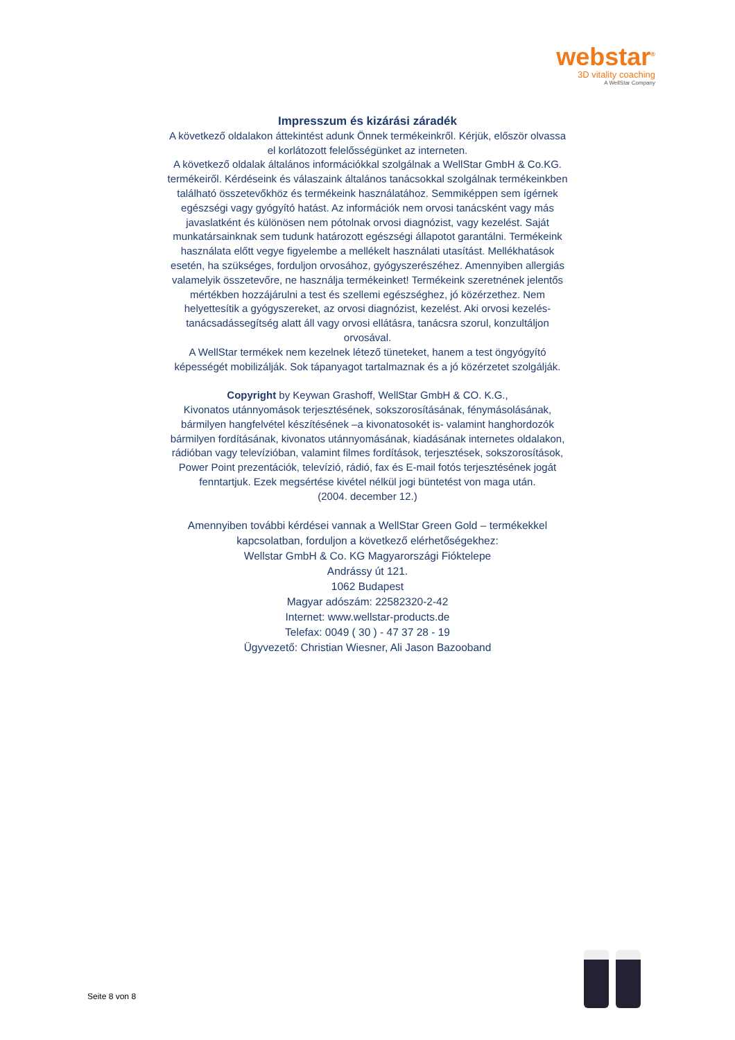webstar<sup>®</sup>
3D vitality coaching
A WellStar Company
Impresszum és kizárási záradék
A következő oldalakon áttekintést adunk Önnek termékeinkről. Kérjük, először olvassa el korlátozott felelősségünket az interneten.
A következő oldalak általános információkkal szolgálnak a WellStar GmbH & Co.KG. termékeiről. Kérdéseink és válaszaink általános tanácsokkal szolgálnak termékeinkben található összetevőkhöz és termékeink használatához. Semmiképpen sem ígérnek egészségi vagy gyógyító hatást. Az információk nem orvosi tanácsként vagy más javaslatként és különösen nem pótolnak orvosi diagnózist, vagy kezelést. Saját munkatársainknak sem tudunk határozott egészségi állapotot garantálni. Termékeink használata előtt vegye figyelembe a mellékelt használati utasítást. Mellékhatások esetén, ha szükséges, forduljon orvosához, gyógyszerészéhez. Amennyiben allergiás valamelyik összetevőre, ne használja termékeinket! Termékeink szeretnének jelentős mértékben hozzájárulni a test és szellemi egészséghez, jó közérzethez. Nem helyettesítik a gyógyszereket, az orvosi diagnózist, kezelést. Aki orvosi kezelés- tanácsadássegítség alatt áll vagy orvosi ellátásra, tanácsra szorul, konzultáljon orvosával.
A WellStar termékek nem kezelnek létező tüneteket, hanem a test öngyógyító képességét mobilizálják. Sok tápanyagot tartalmaznak és a jó közérzetet szolgálják.
Copyright by Keywan Grashoff, WellStar GmbH & CO. K.G.,
Kivonatos utánnyomások terjesztésének, sokszorosításának, fénymásolásának, bármilyen hangfelvétel készítésének –a kivonatosokét is- valamint hanghordozók bármilyen fordításának, kivonatos utánnyomásának, kiadásának internetes oldalakon, rádióban vagy televízióban, valamint filmes fordítások, terjesztések, sokszorosítások, Power Point prezentációk, televízió, rádió, fax és E-mail fotós terjesztésének jogát fenntartjuk. Ezek megsértése kivétel nélkül jogi büntetést von maga után.
(2004. december 12.)
Amennyiben további kérdései vannak a WellStar Green Gold – termékekkel kapcsolatban, forduljon a következő elérhetőségekhez:
Wellstar GmbH & Co. KG Magyarországi Fióktelepe
Andrássy út 121.
1062 Budapest
Magyar adószám: 22582320-2-42
Internet: www.wellstar-products.de
Telefax: 0049 ( 30 ) - 47 37 28 - 19
Ügyvezető: Christian Wiesner, Ali Jason Bazooband
Seite 8 von 8